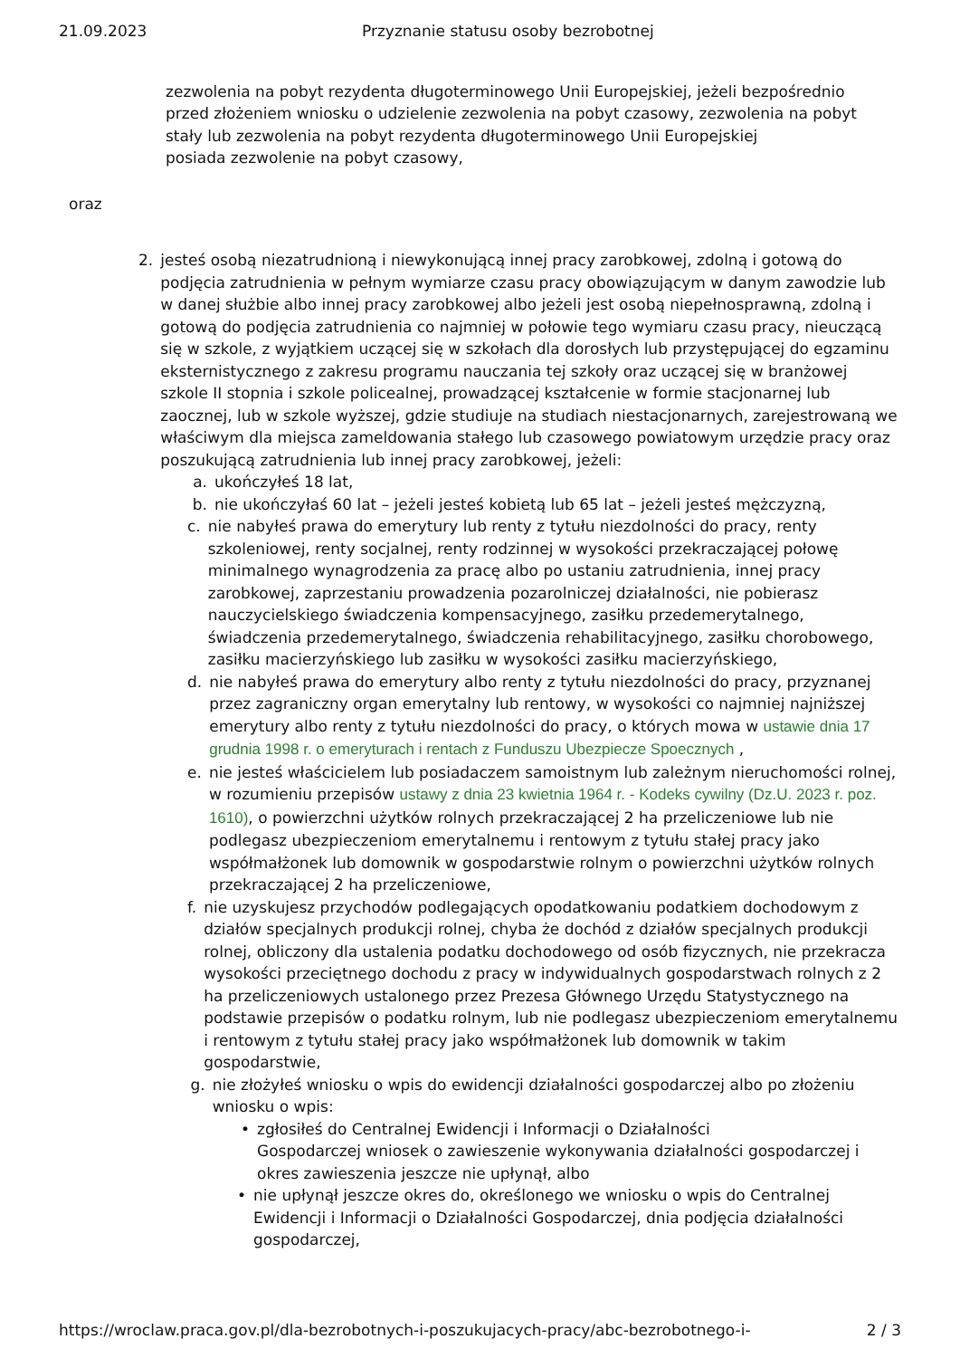21.09.2023 Przyznanie statusu osoby bezrobotnej
zezwolenia na pobyt rezydenta długoterminowego Unii Europejskiej, jeżeli bezpośrednio przed złożeniem wniosku o udzielenie zezwolenia na pobyt czasowy, zezwolenia na pobyt stały lub zezwolenia na pobyt rezydenta długoterminowego Unii Europejskiej
posiada zezwolenie na pobyt czasowy,
oraz
2. jesteś osobą niezatrudnioną i niewykonującą innej pracy zarobkowej, zdolną i gotową do podjęcia zatrudnienia w pełnym wymiarze czasu pracy obowiązującym w danym zawodzie lub w danej służbie albo innej pracy zarobkowej albo jeżeli jest osobą niepełnosprawną, zdolną i gotową do podjęcia zatrudnienia co najmniej w połowie tego wymiaru czasu pracy, nieuczącą się w szkole, z wyjątkiem uczącej się w szkołach dla dorosłych lub przystępującej do egzaminu eksternistycznego z zakresu programu nauczania tej szkoły oraz uczącej się w branżowej szkole II stopnia i szkole policealnej, prowadzącej kształcenie w formie stacjonarnej lub zaocznej, lub w szkole wyższej, gdzie studiuje na studiach niestacjonarnych, zarejestrowaną we właściwym dla miejsca zameldowania stałego lub czasowego powiatowym urzędzie pracy oraz poszukującą zatrudnienia lub innej pracy zarobkowej, jeżeli:
a. ukończyłeś 18 lat,
b. nie ukończyłaś 60 lat – jeżeli jesteś kobietą lub 65 lat – jeżeli jesteś mężczyzną,
c. nie nabyłeś prawa do emerytury lub renty z tytułu niezdolności do pracy, renty szkoleniowej, renty socjalnej, renty rodzinnej w wysokości przekraczającej połowę minimalnego wynagrodzenia za pracę albo po ustaniu zatrudnienia, innej pracy zarobkowej, zaprzestaniu prowadzenia pozarolniczej działalności, nie pobierasz nauczycielskiego świadczenia kompensacyjnego, zasiłku przedemerytalnego, świadczenia przedemerytalnego, świadczenia rehabilitacyjnego, zasiłku chorobowego, zasiłku macierzyńskiego lub zasiłku w wysokości zasiłku macierzyńskiego,
d. nie nabyłeś prawa do emerytury albo renty z tytułu niezdolności do pracy, przyznanej przez zagraniczny organ emerytalny lub rentowy, w wysokości co najmniej najniższej emerytury albo renty z tytułu niezdolności do pracy, o których mowa w ustawie dnia 17 grudnia 1998 r. o emeryturach i rentach z Funduszu Ubezpiecze Spoecznych ,
e. nie jesteś właścicielem lub posiadaczem samoistnym lub zależnym nieruchomości rolnej, w rozumieniu przepisów ustawy z dnia 23 kwietnia 1964 r. - Kodeks cywilny (Dz.U. 2023 r. poz. 1610), o powierzchni użytków rolnych przekraczającej 2 ha przeliczeniowe lub nie podlegasz ubezpieczeniom emerytalnemu i rentowym z tytułu stałej pracy jako współmałżonek lub domownik w gospodarstwie rolnym o powierzchni użytków rolnych przekraczającej 2 ha przeliczeniowe,
f. nie uzyskujesz przychodów podlegających opodatkowaniu podatkiem dochodowym z działów specjalnych produkcji rolnej, chyba że dochód z działów specjalnych produkcji rolnej, obliczony dla ustalenia podatku dochodowego od osób fizycznych, nie przekracza wysokości przeciętnego dochodu z pracy w indywidualnych gospodarstwach rolnych z 2 ha przeliczeniowych ustalonego przez Prezesa Głównego Urzędu Statystycznego na podstawie przepisów o podatku rolnym, lub nie podlegasz ubezpieczeniom emerytalnemu i rentowym z tytułu stałej pracy jako współmałżonek lub domownik w takim gospodarstwie,
g. nie złożyłeś wniosku o wpis do ewidencji działalności gospodarczej albo po złożeniu wniosku o wpis:
• zgłosiłeś do Centralnej Ewidencji i Informacji o Działalności
Gospodarczej wniosek o zawieszenie wykonywania działalności gospodarczej i okres zawieszenia jeszcze nie upłynął, albo
• nie upłynął jeszcze okres do, określonego we wniosku o wpis do Centralnej Ewidencji i Informacji o Działalności Gospodarczej, dnia podjęcia działalności gospodarczej,
https://wroclaw.praca.gov.pl/dla-bezrobotnych-i-poszukujacych-pracy/abc-bezrobotnego-i- 2 / 3